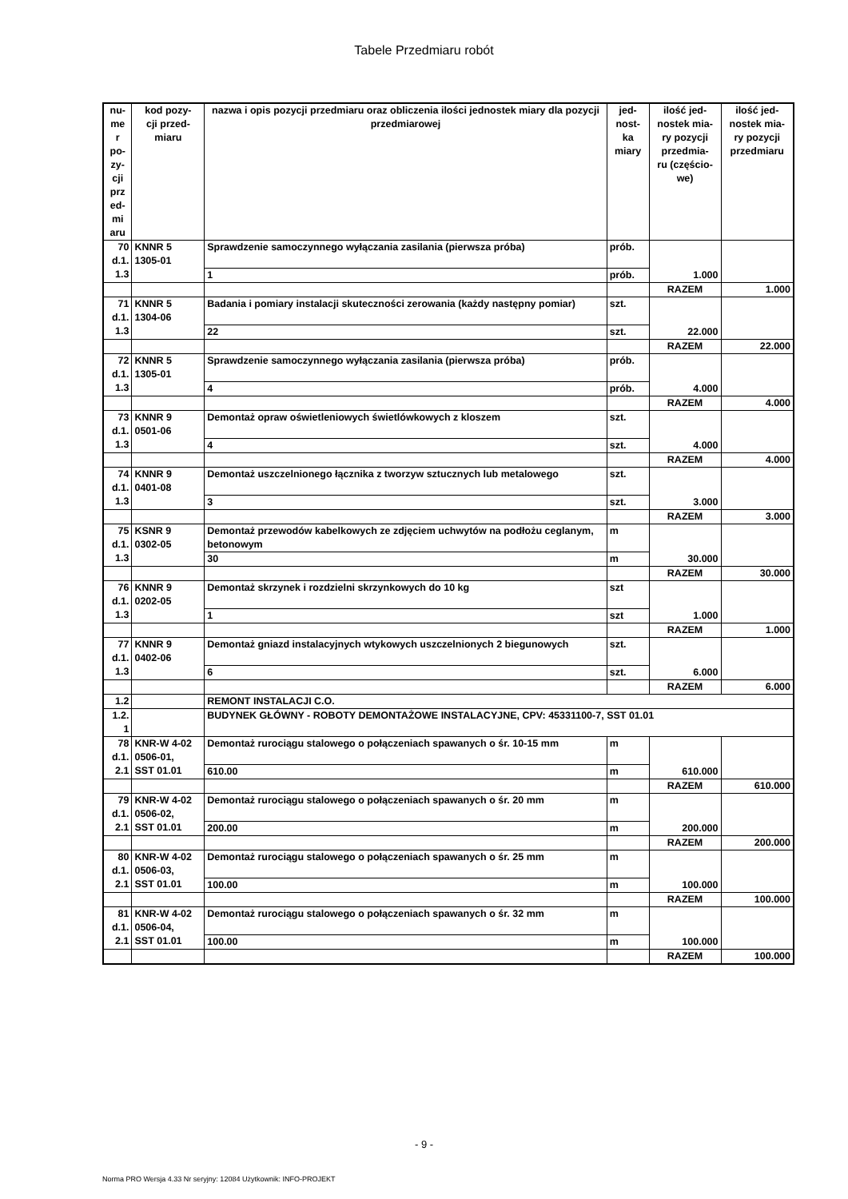Tabele Przedmiaru robót
| nu- me r po- zy- cji prz ed- mi aru | kod pozy- cji przed- miaru | nazwa i opis pozycji przedmiaru oraz obliczenia ilości jednostek miary dla pozycji przedmiarowej | jed- nost- ka miary | ilość jed- nostek mia- ry pozycji przedmia- ru (częścio- we) | ilość jed- nostek mia- ry pozycji przedmiaru |
| --- | --- | --- | --- | --- | --- |
| 70 d.1. 1.3 | KNNR 5 1305-01 | Sprawdzenie samoczynnego wyłączania zasilania (pierwsza próba) | prób. | 1.000 | |
| | | 1 | prób. | | |
| | | | | RAZEM | 1.000 |
| 71 d.1. 1.3 | KNNR 5 1304-06 | Badania i pomiary instalacji skuteczności zerowania (każdy następny pomiar) | szt. | 22.000 | |
| | | 22 | szt. | | |
| | | | | RAZEM | 22.000 |
| 72 d.1. 1.3 | KNNR 5 1305-01 | Sprawdzenie samoczynnego wyłączania zasilania (pierwsza próba) | prób. | 4.000 | |
| | | 4 | prób. | | |
| | | | | RAZEM | 4.000 |
| 73 d.1. 1.3 | KNNR 9 0501-06 | Demontaż opraw oświetleniowych świetlówkowych z kloszem | szt. | 4.000 | |
| | | 4 | szt. | | |
| | | | | RAZEM | 4.000 |
| 74 d.1. 1.3 | KNNR 9 0401-08 | Demontaż uszczelnionego łącznika z tworzyw sztucznych lub metalowego | szt. | 3.000 | |
| | | 3 | szt. | | |
| | | | | RAZEM | 3.000 |
| 75 d.1. 1.3 | KSNR 9 0302-05 | Demontaż przewodów kabelkowych ze zdjęciem uchwytów na podłożu ceglanym, betonowym | m | 30.000 | |
| | | 30 | m | | |
| | | | | RAZEM | 30.000 |
| 76 d.1. 1.3 | KNNR 9 0202-05 | Demontaż skrzynek i rozdzielni skrzynkowych do 10 kg | szt | 1.000 | |
| | | 1 | szt | | |
| | | | | RAZEM | 1.000 |
| 77 d.1. 1.3 | KNNR 9 0402-06 | Demontaż gniazd instalacyjnych wtykowych uszczelnionych 2 biegunowych | szt. | 6.000 | |
| | | 6 | szt. | | |
| | | | | RAZEM | 6.000 |
| 1.2 | | REMONT INSTALACJI C.O. | | | |
| 1.2. 1 | | BUDYNEK GŁÓWNY - ROBOTY DEMONTAŻOWE INSTALACYJNE, CPV: 45331100-7, SST 01.01 | | | |
| 78 d.1. 2.1 | KNR-W 4-02 0506-01, SST 01.01 | Demontaż rurociągu stalowego o połączeniach spawanych o śr. 10-15 mm | m | 610.000 | |
| | | 610.00 | m | | |
| | | | | RAZEM | 610.000 |
| 79 d.1. 2.1 | KNR-W 4-02 0506-02, SST 01.01 | Demontaż rurociągu stalowego o połączeniach spawanych o śr. 20 mm | m | 200.000 | |
| | | 200.00 | m | | |
| | | | | RAZEM | 200.000 |
| 80 d.1. 2.1 | KNR-W 4-02 0506-03, SST 01.01 | Demontaż rurociągu stalowego o połączeniach spawanych o śr. 25 mm | m | 100.000 | |
| | | 100.00 | m | | |
| | | | | RAZEM | 100.000 |
| 81 d.1. 2.1 | KNR-W 4-02 0506-04, SST 01.01 | Demontaż rurociągu stalowego o połączeniach spawanych o śr. 32 mm | m | 100.000 | |
| | | 100.00 | m | | |
| | | | | RAZEM | 100.000 |
- 9 -
Norma PRO Wersja 4.33 Nr seryjny: 12084 Użytkownik: INFO-PROJEKT